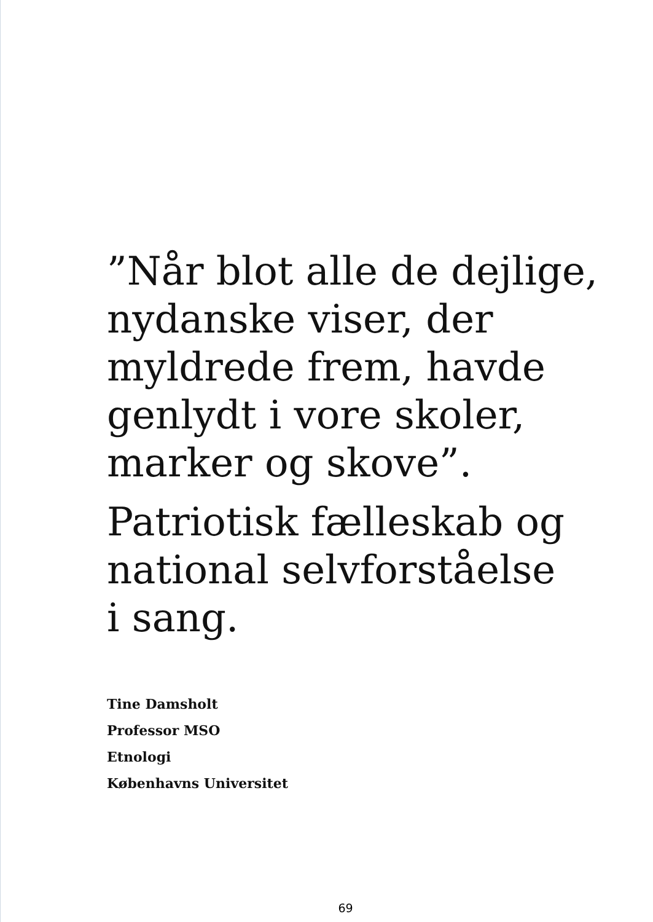”Når blot alle de dejlige,
nydanske viser, der
myldrede frem, havde
genlydt i vore skoler,
marker og skove”.
Patriotisk fælleskab og
national selvforståelse
i sang.
Tine Damsholt
Professor MSO
Etnologi
Københavns Universitet
69